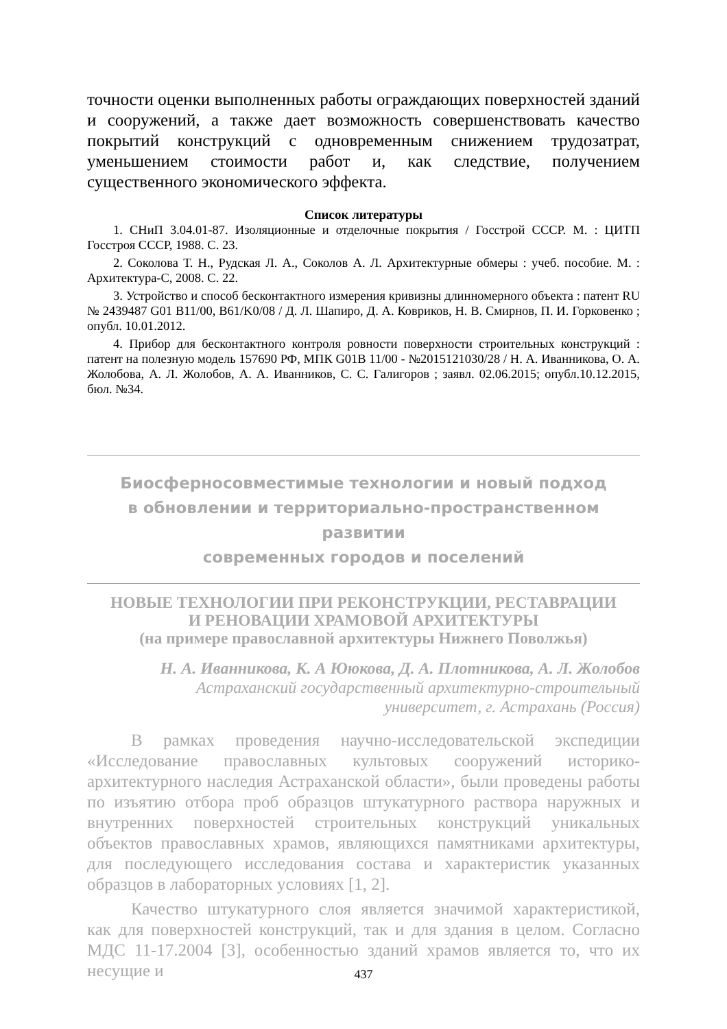точности оценки выполненных работы ограждающих поверхностей зданий и сооружений, а также дает возможность совершенствовать качество покрытий конструкций с одновременным снижением трудозатрат, уменьшением стоимости работ и, как следствие, получением существенного экономического эффекта.
Список литературы
1. СНиП 3.04.01-87. Изоляционные и отделочные покрытия / Госстрой СССР. М. : ЦИТП Госстроя СССР, 1988. С. 23.
2. Соколова Т. Н., Рудская Л. А., Соколов А. Л. Архитектурные обмеры : учеб. пособие. М. : Архитектура-С, 2008. С. 22.
3. Устройство и способ бесконтактного измерения кривизны длинномерного объекта : патент RU № 2439487 G01 B11/00, B61/K0/08 / Д. Л. Шапиро, Д. А. Ковриков, Н. В. Смирнов, П. И. Горковенко ; опубл. 10.01.2012.
4. Прибор для бесконтактного контроля ровности поверхности строительных конструкций : патент на полезную модель 157690 РФ, МПК G01B 11/00 - №2015121030/28 / Н. А. Иванникова, О. А. Жолобова, А. Л. Жолобов, А. А. Иванников, С. С. Галигоров ; заявл. 02.06.2015; опубл.10.12.2015, бюл. №34.
Биосферносовместимые технологии и новый подход
в обновлении и территориально-пространственном развитии
современных городов и поселений
НОВЫЕ ТЕХНОЛОГИИ ПРИ РЕКОНСТРУКЦИИ, РЕСТАВРАЦИИ
И РЕНОВАЦИИ ХРАМОВОЙ АРХИТЕКТУРЫ
(на примере православной архитектуры Нижнего Поволжья)
Н. А. Иванникова, К. А Ююкова, Д. А. Плотникова, А. Л. Жолобов
Астраханский государственный архитектурно-строительный
университет, г. Астрахань (Россия)
В рамках проведения научно-исследовательской экспедиции «Исследование православных культовых сооружений историко-архитектурного наследия Астраханской области», были проведены работы по изъятию отбора проб образцов штукатурного раствора наружных и внутренних поверхностей строительных конструкций уникальных объектов православных храмов, являющихся памятниками архитектуры, для последующего исследования состава и характеристик указанных образцов в лабораторных условиях [1, 2].
Качество штукатурного слоя является значимой характеристикой, как для поверхностей конструкций, так и для здания в целом. Согласно МДС 11-17.2004 [3], особенностью зданий храмов является то, что их несущие и
437